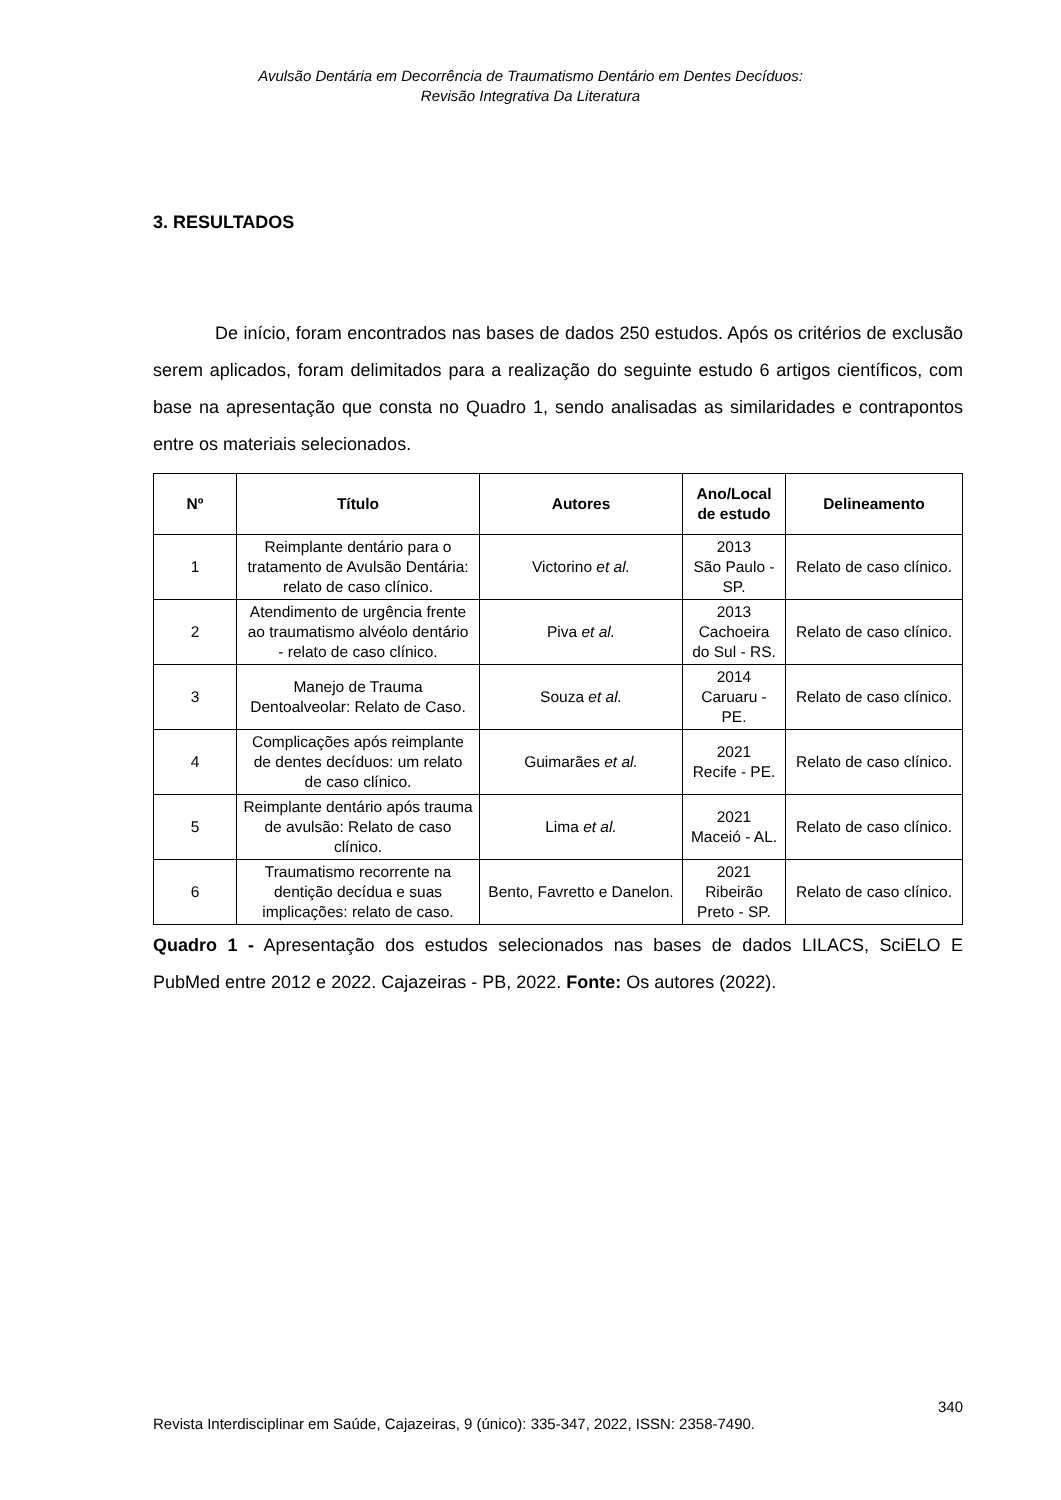Avulsão Dentária em Decorrência de Traumatismo Dentário em Dentes Decíduos:
Revisão Integrativa Da Literatura
3. RESULTADOS
De início, foram encontrados nas bases de dados 250 estudos. Após os critérios de exclusão serem aplicados, foram delimitados para a realização do seguinte estudo 6 artigos científicos, com base na apresentação que consta no Quadro 1, sendo analisadas as similaridades e contrapontos entre os materiais selecionados.
| Nº | Título | Autores | Ano/Local de estudo | Delineamento |
| --- | --- | --- | --- | --- |
| 1 | Reimplante dentário para o tratamento de Avulsão Dentária: relato de caso clínico. | Victorino et al. | 2013 São Paulo - SP. | Relato de caso clínico. |
| 2 | Atendimento de urgência frente ao traumatismo alvéolo dentário - relato de caso clínico. | Piva et al. | 2013 Cachoeira do Sul - RS. | Relato de caso clínico. |
| 3 | Manejo de Trauma Dentoalveolar: Relato de Caso. | Souza et al. | 2014 Caruaru - PE. | Relato de caso clínico. |
| 4 | Complicações após reimplante de dentes decíduos: um relato de caso clínico. | Guimarães et al. | 2021 Recife - PE. | Relato de caso clínico. |
| 5 | Reimplante dentário após trauma de avulsão: Relato de caso clínico. | Lima et al. | 2021 Maceió - AL. | Relato de caso clínico. |
| 6 | Traumatismo recorrente na dentição decídua e suas implicações: relato de caso. | Bento, Favretto e Danelon. | 2021 Ribeirão Preto - SP. | Relato de caso clínico. |
Quadro 1 - Apresentação dos estudos selecionados nas bases de dados LILACS, SciELO E PubMed entre 2012 e 2022. Cajazeiras - PB, 2022. Fonte: Os autores (2022).
340
Revista Interdisciplinar em Saúde, Cajazeiras, 9 (único): 335-347, 2022, ISSN: 2358-7490.